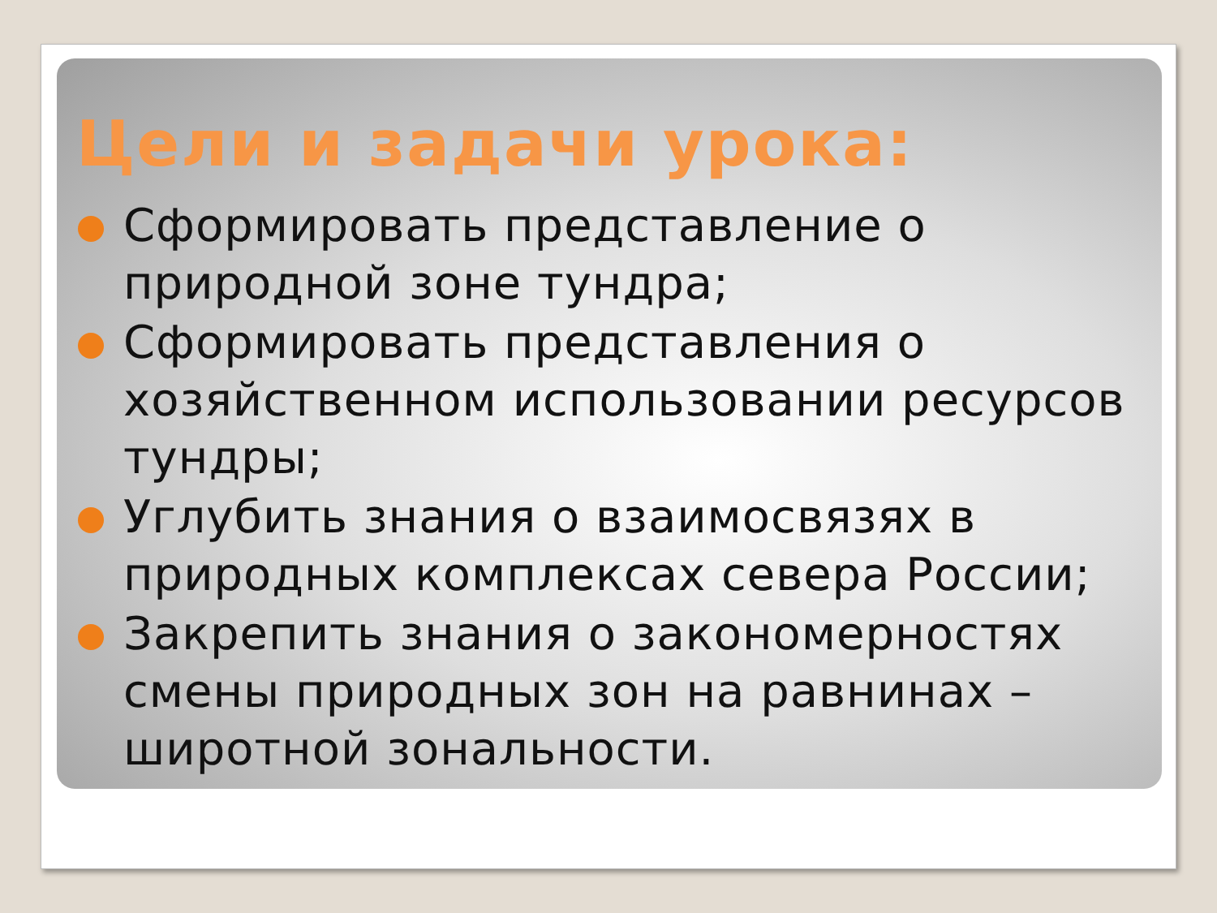Цели и задачи урока:
Сформировать представление о природной зоне тундра;
Сформировать представления о хозяйственном использовании ресурсов тундры;
Углубить знания о взаимосвязях в природных комплексах севера России;
Закрепить знания о закономерностях смены природных зон на равнинах – широтной зональности.